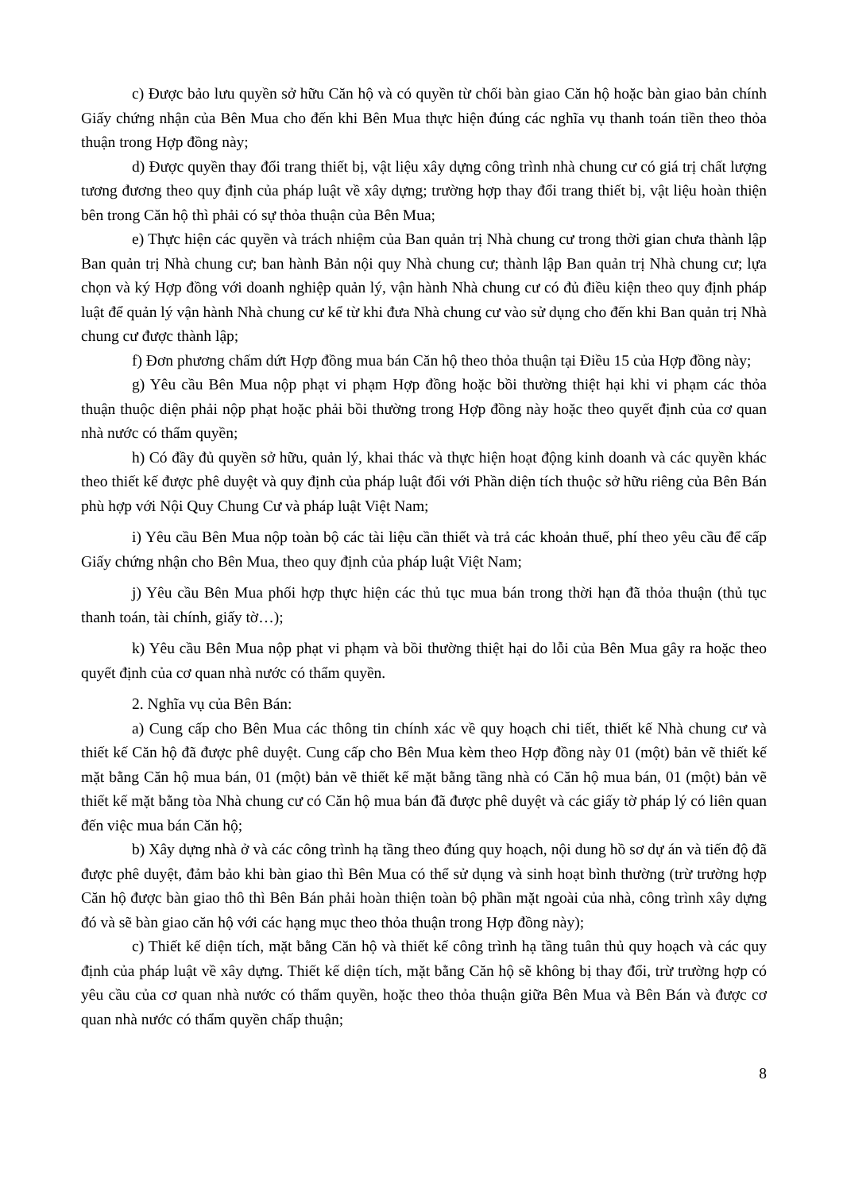c) Được bảo lưu quyền sở hữu Căn hộ và có quyền từ chối bàn giao Căn hộ hoặc bàn giao bản chính Giấy chứng nhận của Bên Mua cho đến khi Bên Mua thực hiện đúng các nghĩa vụ thanh toán tiền theo thỏa thuận trong Hợp đồng này;
d) Được quyền thay đổi trang thiết bị, vật liệu xây dựng công trình nhà chung cư có giá trị chất lượng tương đương theo quy định của pháp luật về xây dựng; trường hợp thay đổi trang thiết bị, vật liệu hoàn thiện bên trong Căn hộ thì phải có sự thỏa thuận của Bên Mua;
e) Thực hiện các quyền và trách nhiệm của Ban quản trị Nhà chung cư trong thời gian chưa thành lập Ban quản trị Nhà chung cư; ban hành Bản nội quy Nhà chung cư; thành lập Ban quản trị Nhà chung cư; lựa chọn và ký Hợp đồng với doanh nghiệp quản lý, vận hành Nhà chung cư có đủ điều kiện theo quy định pháp luật để quản lý vận hành Nhà chung cư kể từ khi đưa Nhà chung cư vào sử dụng cho đến khi Ban quản trị Nhà chung cư được thành lập;
f) Đơn phương chấm dứt Hợp đồng mua bán Căn hộ theo thỏa thuận tại Điều 15 của Hợp đồng này;
g) Yêu cầu Bên Mua nộp phạt vi phạm Hợp đồng hoặc bồi thường thiệt hại khi vi phạm các thỏa thuận thuộc diện phải nộp phạt hoặc phải bồi thường trong Hợp đồng này hoặc theo quyết định của cơ quan nhà nước có thẩm quyền;
h) Có đầy đủ quyền sở hữu, quản lý, khai thác và thực hiện hoạt động kinh doanh và các quyền khác theo thiết kế được phê duyệt và quy định của pháp luật đối với Phần diện tích thuộc sở hữu riêng của Bên Bán phù hợp với Nội Quy Chung Cư và pháp luật Việt Nam;
i) Yêu cầu Bên Mua nộp toàn bộ các tài liệu cần thiết và trả các khoản thuế, phí theo yêu cầu để cấp Giấy chứng nhận cho Bên Mua, theo quy định của pháp luật Việt Nam;
j) Yêu cầu Bên Mua phối hợp thực hiện các thủ tục mua bán trong thời hạn đã thỏa thuận (thủ tục thanh toán, tài chính, giấy tờ…);
k) Yêu cầu Bên Mua nộp phạt vi phạm và bồi thường thiệt hại do lỗi của Bên Mua gây ra hoặc theo quyết định của cơ quan nhà nước có thẩm quyền.
2. Nghĩa vụ của Bên Bán:
a) Cung cấp cho Bên Mua các thông tin chính xác về quy hoạch chi tiết, thiết kế Nhà chung cư và thiết kế Căn hộ đã được phê duyệt. Cung cấp cho Bên Mua kèm theo Hợp đồng này 01 (một) bản vẽ thiết kế mặt bằng Căn hộ mua bán, 01 (một) bản vẽ thiết kế mặt bằng tầng nhà có Căn hộ mua bán, 01 (một) bản vẽ thiết kế mặt bằng tòa Nhà chung cư có Căn hộ mua bán đã được phê duyệt và các giấy tờ pháp lý có liên quan đến việc mua bán Căn hộ;
b) Xây dựng nhà ở và các công trình hạ tầng theo đúng quy hoạch, nội dung hồ sơ dự án và tiến độ đã được phê duyệt, đảm bảo khi bàn giao thì Bên Mua có thể sử dụng và sinh hoạt bình thường (trừ trường hợp Căn hộ được bàn giao thô thì Bên Bán phải hoàn thiện toàn bộ phần mặt ngoài của nhà, công trình xây dựng đó và sẽ bàn giao căn hộ với các hạng mục theo thỏa thuận trong Hợp đồng này);
c) Thiết kế diện tích, mặt bằng Căn hộ và thiết kế công trình hạ tầng tuân thủ quy hoạch và các quy định của pháp luật về xây dựng. Thiết kế diện tích, mặt bằng Căn hộ sẽ không bị thay đổi, trừ trường hợp có yêu cầu của cơ quan nhà nước có thẩm quyền, hoặc theo thỏa thuận giữa Bên Mua và Bên Bán và được cơ quan nhà nước có thẩm quyền chấp thuận;
8